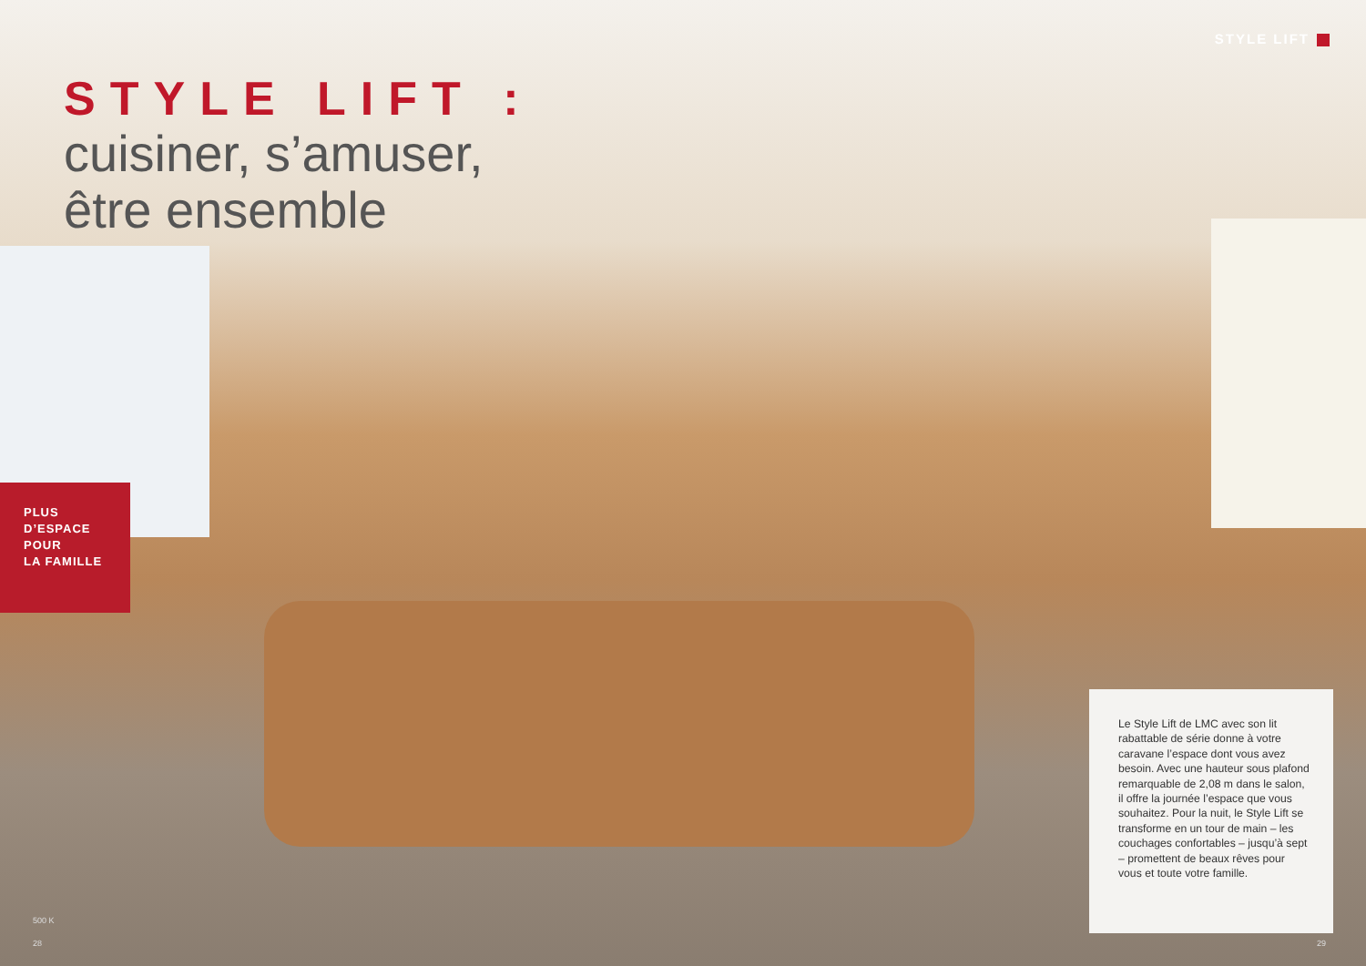STYLE LIFT
STYLE LIFT :
cuisiner, s’amuser,
être ensemble
PLUS
D’ESPACE
POUR
LA FAMILLE
Le Style Lift de LMC avec son lit rabattable de série donne à votre caravane l’espace dont vous avez besoin. Avec une hauteur sous plafond remarquable de 2,08 m dans le salon, il offre la journée l’espace que vous souhaitez. Pour la nuit, le Style Lift se transforme en un tour de main – les couchages confortables – jusqu’à sept – promettent de beaux rêves pour vous et toute votre famille.
500 K
28 29